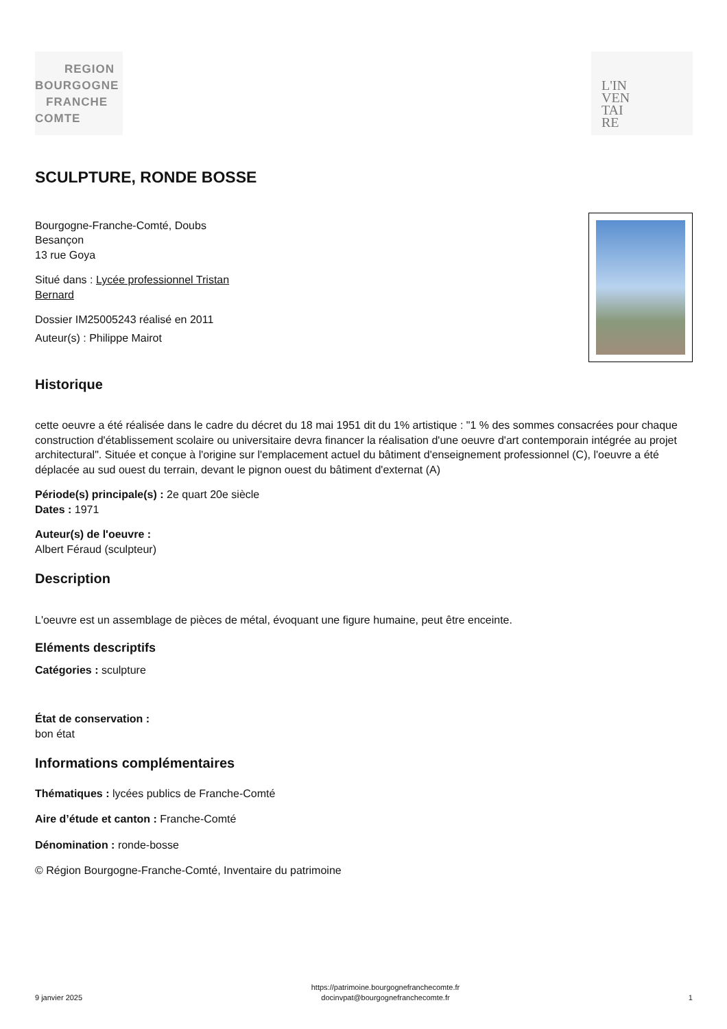REGION
BOURGOGNE
FRANCHE
COMTE
L'IN
VEN
TAI
RE
SCULPTURE, RONDE BOSSE
Bourgogne-Franche-Comté, Doubs
Besançon
13 rue Goya
Situé dans : Lycée professionnel Tristan
Bernard
Dossier IM25005243 réalisé en 2011
Auteur(s) : Philippe Mairot
Historique
cette oeuvre a été réalisée dans le cadre du décret du 18 mai 1951 dit du 1% artistique : "1 % des sommes consacrées pour chaque construction d'établissement scolaire ou universitaire devra financer la réalisation d'une oeuvre d'art contemporain intégrée au projet architectural". Située et conçue à l'origine sur l'emplacement actuel du bâtiment d'enseignement professionnel (C), l'oeuvre a été déplacée au sud ouest du terrain, devant le pignon ouest du bâtiment d'externat (A)
Période(s) principale(s) : 2e quart 20e siècle
Dates : 1971
Auteur(s) de l'oeuvre :
Albert Féraud (sculpteur)
Description
L'oeuvre est un assemblage de pièces de métal, évoquant une figure humaine, peut être enceinte.
Eléments descriptifs
Catégories : sculpture
État de conservation :
bon état
Informations complémentaires
Thématiques : lycées publics de Franche-Comté
Aire d’étude et canton : Franche-Comté
Dénomination : ronde-bosse
© Région Bourgogne-Franche-Comté, Inventaire du patrimoine
9 janvier 2025 https://patrimoine.bourgognefranchecomte.fr
docinvpat@bourgognefranchecomte.fr 1